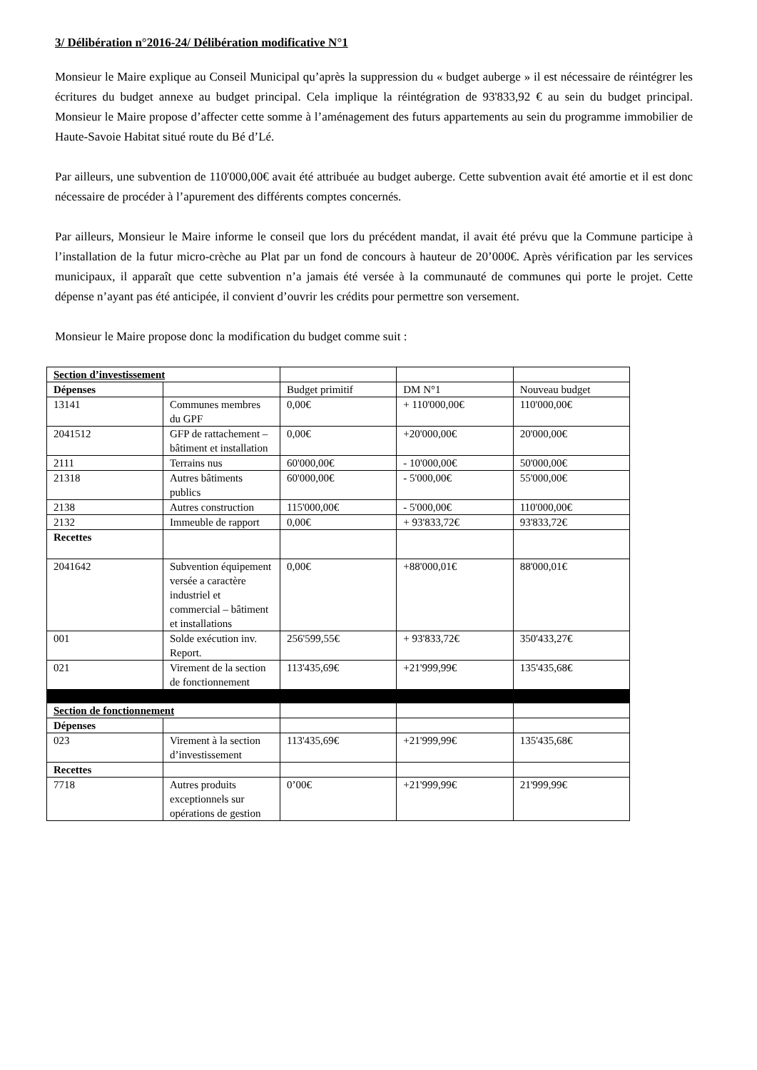3/ Délibération n°2016-24/ Délibération modificative N°1
Monsieur le Maire explique au Conseil Municipal qu’après la suppression du « budget auberge » il est nécessaire de réintégrer les écritures du budget annexe au budget principal. Cela implique la réintégration de 93'833,92 € au sein du budget principal. Monsieur le Maire propose d’affecter cette somme à l’aménagement des futurs appartements au sein du programme immobilier de Haute-Savoie Habitat situé route du Bé d’Lé.
Par ailleurs, une subvention de 110'000,00€ avait été attribuée au budget auberge. Cette subvention avait été amortie et il est donc nécessaire de procéder à l’apurement des différents comptes concernés.
Par ailleurs, Monsieur le Maire informe le conseil que lors du précédent mandat, il avait été prévu que la Commune participe à l’installation de la futur micro-crèche au Plat par un fond de concours à hauteur de 20’000€. Après vérification par les services municipaux, il apparaît que cette subvention n’a jamais été versée à la communauté de communes qui porte le projet. Cette dépense n’ayant pas été anticipée, il convient d’ouvrir les crédits pour permettre son versement.
Monsieur le Maire propose donc la modification du budget comme suit :
| Section d’investissement | | | | |
| Dépenses | | Budget primitif | DM N°1 | Nouveau budget |
| 13141 | Communes membres du GPF | 0,00€ | + 110'000,00€ | 110'000,00€ |
| 2041512 | GFP de rattachement – bâtiment et installation | 0,00€ | +20'000,00€ | 20'000,00€ |
| 2111 | Terrains nus | 60'000,00€ | - 10'000,00€ | 50'000,00€ |
| 21318 | Autres bâtiments publics | 60'000,00€ | - 5'000,00€ | 55'000,00€ |
| 2138 | Autres construction | 115'000,00€ | - 5'000,00€ | 110'000,00€ |
| 2132 | Immeuble de rapport | 0,00€ | + 93'833,72€ | 93'833,72€ |
| Recettes | | | | |
| 2041642 | Subvention équipement versée a caractère industriel et commercial – bâtiment et installations | 0,00€ | +88'000,01€ | 88'000,01€ |
| 001 | Solde exécution inv. Report. | 256'599,55€ | + 93'833,72€ | 350'433,27€ |
| 021 | Virement de la section de fonctionnement | 113'435,69€ | +21'999,99€ | 135'435,68€ |
| Section de fonctionnement | | | | |
| Dépenses | | | | |
| 023 | Virement à la section d’investissement | 113'435,69€ | +21'999,99€ | 135'435,68€ |
| Recettes | | | | |
| 7718 | Autres produits exceptionnels sur opérations de gestion | 0’00€ | +21'999,99€ | 21'999,99€ |